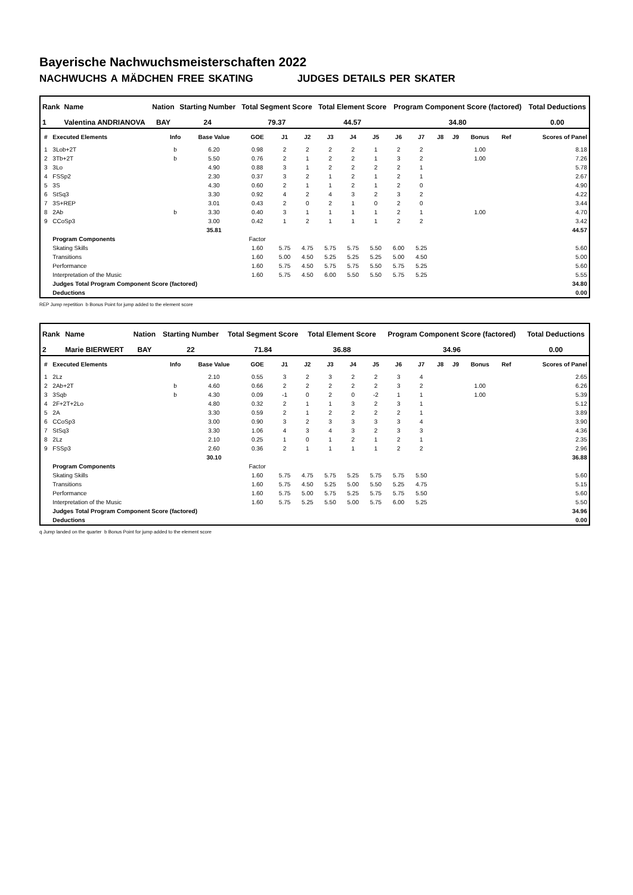Bayerische Nachwuchsmeisterschaften 2022
NACHWUCHS A MÄDCHEN FREE SKATING JUDGES DETAILS PER SKATER
| Rank | Name | Nation | Starting Number | Total Segment Score | Total Element Score | Program Component Score (factored) | Total Deductions |
| --- | --- | --- | --- | --- | --- | --- | --- |
| 1 | Valentina ANDRIANOVA | BAY | 24 | 79.37 | 44.57 | 34.80 | 0.00 |
| # | Executed Elements | Info | Base Value | GOE | J1 | J2 | J3 | J4 | J5 | J6 | J7 | J8 | J9 | Bonus | Ref | Scores of Panel |
| --- | --- | --- | --- | --- | --- | --- | --- | --- | --- | --- | --- | --- | --- | --- | --- | --- |
| 1 | 3Lob+2T | b | 6.20 | 0.98 | 2 | 2 | 2 | 2 | 1 | 2 | 2 | | | 1.00 | | 8.18 |
| 2 | 3Tb+2T | b | 5.50 | 0.76 | 2 | 1 | 2 | 2 | 1 | 3 | 2 | | | 1.00 | | 7.26 |
| 3 | 3Lo | | 4.90 | 0.88 | 3 | 1 | 2 | 2 | 2 | 2 | 1 | | | | | 5.78 |
| 4 | FSSp2 | | 2.30 | 0.37 | 3 | 2 | 1 | 2 | 1 | 2 | 1 | | | | | 2.67 |
| 5 | 3S | | 4.30 | 0.60 | 2 | 1 | 1 | 2 | 1 | 2 | 0 | | | | | 4.90 |
| 6 | StSq3 | | 3.30 | 0.92 | 4 | 2 | 4 | 3 | 2 | 3 | 2 | | | | | 4.22 |
| 7 | 3S+REP | | 3.01 | 0.43 | 2 | 0 | 2 | 1 | 0 | 2 | 0 | | | | | 3.44 |
| 8 | 2Ab | b | 3.30 | 0.40 | 3 | 1 | 1 | 1 | 1 | 2 | 1 | | | 1.00 | | 4.70 |
| 9 | CCoSp3 | | 3.00 | 0.42 | 1 | 2 | 1 | 1 | 1 | 2 | 2 | | | | | 3.42 |
| | | | 35.81 | | | | | | | | | | | | | 44.57 |
| | Program Components | | | Factor | | | | | | | | | | | | |
| | Skating Skills | | | 1.60 | 5.75 | 4.75 | 5.75 | 5.75 | 5.50 | 6.00 | 5.25 | | | | | 5.60 |
| | Transitions | | | 1.60 | 5.00 | 4.50 | 5.25 | 5.25 | 5.25 | 5.00 | 4.50 | | | | | 5.00 |
| | Performance | | | 1.60 | 5.75 | 4.50 | 5.75 | 5.75 | 5.50 | 5.75 | 5.25 | | | | | 5.60 |
| | Interpretation of the Music | | | 1.60 | 5.75 | 4.50 | 6.00 | 5.50 | 5.50 | 5.75 | 5.25 | | | | | 5.55 |
| | Judges Total Program Component Score (factored) | | | | | | | | | | | | | | | 34.80 |
| | Deductions | | | | | | | | | | | | | | | 0.00 |
REP Jump repetition b Bonus Point for jump added to the element score
| Rank | Name | Nation | Starting Number | Total Segment Score | Total Element Score | Program Component Score (factored) | Total Deductions |
| --- | --- | --- | --- | --- | --- | --- | --- |
| 2 | Marie BIERWERT | BAY | 22 | 71.84 | 36.88 | 34.96 | 0.00 |
| # | Executed Elements | Info | Base Value | GOE | J1 | J2 | J3 | J4 | J5 | J6 | J7 | J8 | J9 | Bonus | Ref | Scores of Panel |
| --- | --- | --- | --- | --- | --- | --- | --- | --- | --- | --- | --- | --- | --- | --- | --- | --- |
| 1 | 2Lz | | 2.10 | 0.55 | 3 | 2 | 3 | 2 | 2 | 3 | 4 | | | | | 2.65 |
| 2 | 2Ab+2T | b | 4.60 | 0.66 | 2 | 2 | 2 | 2 | 2 | 3 | 2 | | | 1.00 | | 6.26 |
| 3 | 3Sqb | b | 4.30 | 0.09 | -1 | 0 | 2 | 0 | -2 | 1 | 1 | | | 1.00 | | 5.39 |
| 4 | 2F+2T+2Lo | | 4.80 | 0.32 | 2 | 1 | 1 | 3 | 2 | 3 | 1 | | | | | 5.12 |
| 5 | 2A | | 3.30 | 0.59 | 2 | 1 | 2 | 2 | 2 | 2 | 1 | | | | | 3.89 |
| 6 | CCoSp3 | | 3.00 | 0.90 | 3 | 2 | 3 | 3 | 3 | 3 | 4 | | | | | 3.90 |
| 7 | StSq3 | | 3.30 | 1.06 | 4 | 3 | 4 | 3 | 2 | 3 | 3 | | | | | 4.36 |
| 8 | 2Lz | | 2.10 | 0.25 | 1 | 0 | 1 | 2 | 1 | 2 | 1 | | | | | 2.35 |
| 9 | FSSp3 | | 2.60 | 0.36 | 2 | 1 | 1 | 1 | 1 | 2 | 2 | | | | | 2.96 |
| | | | 30.10 | | | | | | | | | | | | | 36.88 |
| | Program Components | | | Factor | | | | | | | | | | | | |
| | Skating Skills | | | 1.60 | 5.75 | 4.75 | 5.75 | 5.25 | 5.75 | 5.75 | 5.50 | | | | | 5.60 |
| | Transitions | | | 1.60 | 5.75 | 4.50 | 5.25 | 5.00 | 5.50 | 5.25 | 4.75 | | | | | 5.15 |
| | Performance | | | 1.60 | 5.75 | 5.00 | 5.75 | 5.25 | 5.75 | 5.75 | 5.50 | | | | | 5.60 |
| | Interpretation of the Music | | | 1.60 | 5.75 | 5.25 | 5.50 | 5.00 | 5.75 | 6.00 | 5.25 | | | | | 5.50 |
| | Judges Total Program Component Score (factored) | | | | | | | | | | | | | | | 34.96 |
| | Deductions | | | | | | | | | | | | | | | 0.00 |
q Jump landed on the quarter b Bonus Point for jump added to the element score